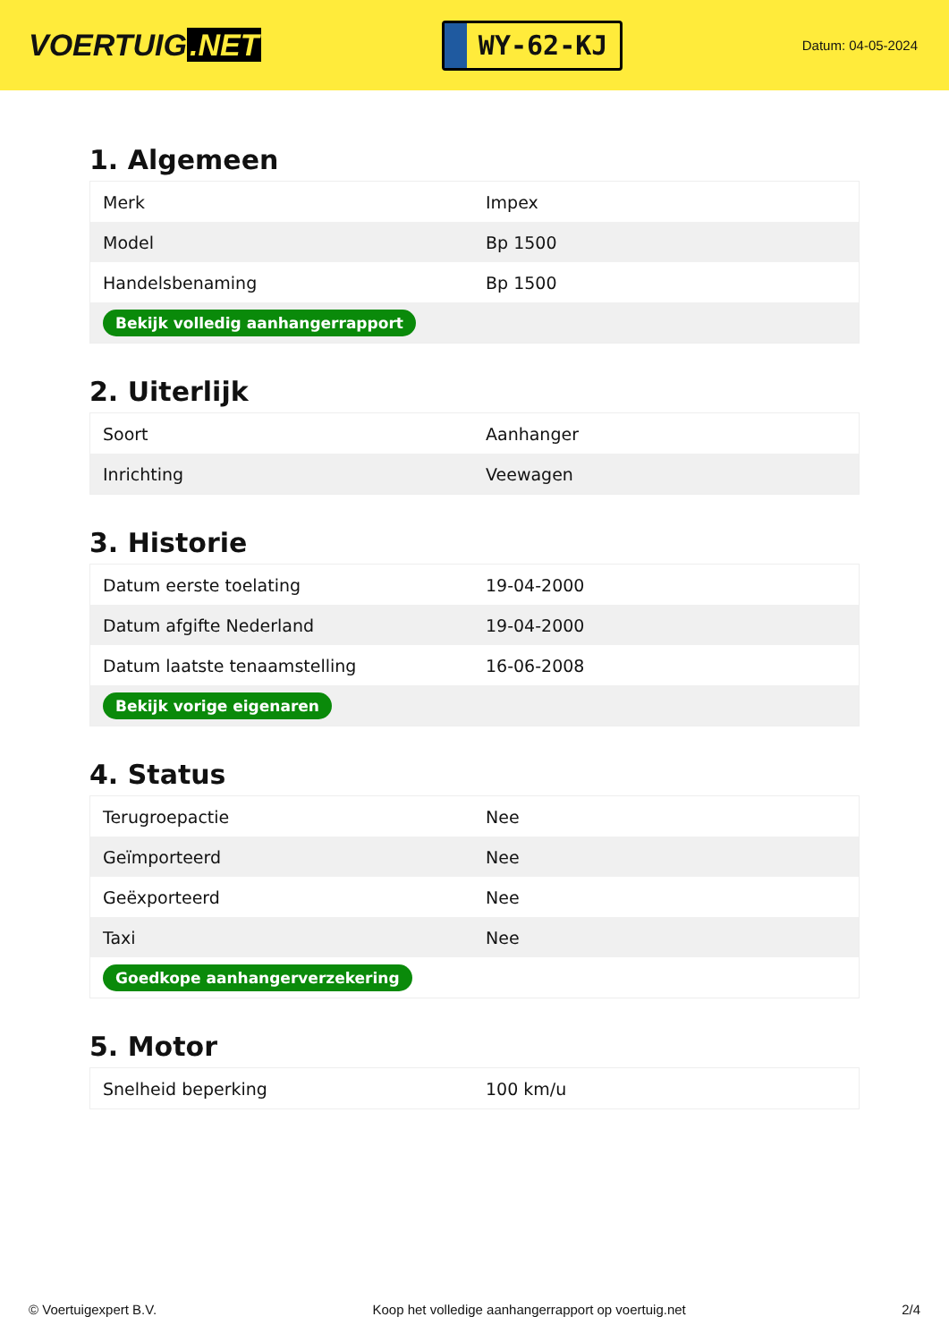VOERTUIG.NET
WY-62-KJ
Datum: 04-05-2024
1. Algemeen
| Merk | Impex |
| Model | Bp 1500 |
| Handelsbenaming | Bp 1500 |
| Bekijk volledig aanhangerrapport | |
2. Uiterlijk
| Soort | Aanhanger |
| Inrichting | Veewagen |
3. Historie
| Datum eerste toelating | 19-04-2000 |
| Datum afgifte Nederland | 19-04-2000 |
| Datum laatste tenaamstelling | 16-06-2008 |
| Bekijk vorige eigenaren | |
4. Status
| Terugroepactie | Nee |
| Geïmporteerd | Nee |
| Geëxporteerd | Nee |
| Taxi | Nee |
| Goedkope aanhangerverzekering | |
5. Motor
| Snelheid beperking | 100 km/u |
© Voertuigexpert B.V. Koop het volledige aanhangerrapport op voertuig.net 2/4